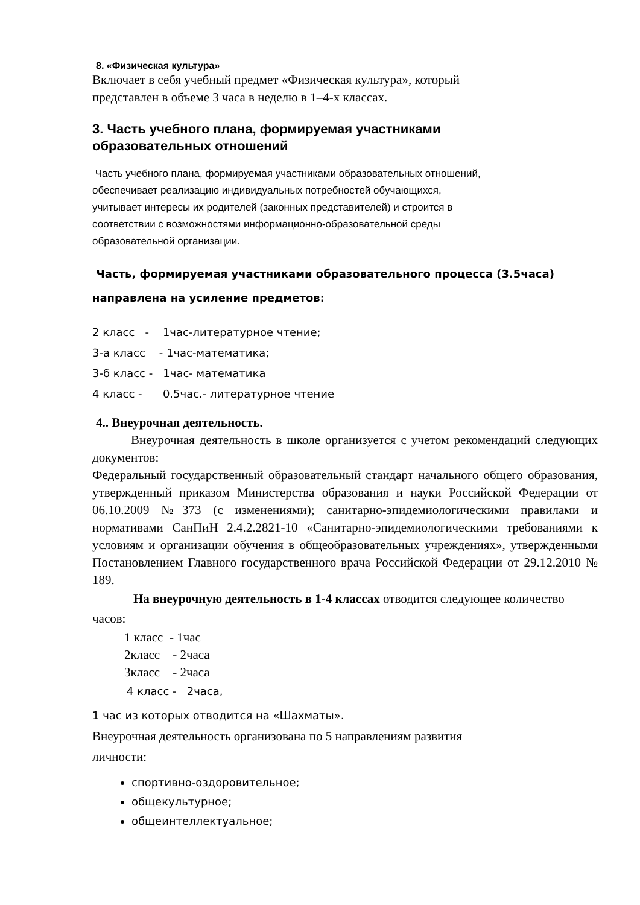8. «Физическая культура»
Включает в себя учебный предмет «Физическая культура», который
представлен в объеме 3 часа в неделю в 1–4-х классах.
3. Часть учебного плана, формируемая участниками
образовательных отношений
Часть учебного плана, формируемая участниками образовательных отношений,
обеспечивает реализацию индивидуальных потребностей обучающихся,
учитывает интересы их родителей (законных представителей) и строится в
соответствии с возможностями информационно-образовательной среды
образовательной организации.
Часть, формируемая участниками образовательного процесса (3.5часа)
направлена на усиление предметов:
2 класс - 1час-литературное чтение;
3-а класс - 1час-математика;
3-б класс - 1час- математика
4 класс - 0.5час.- литературное чтение
4.. Внеурочная деятельность.
Внеурочная деятельность в школе организуется с учетом рекомендаций следующих документов:
Федеральный государственный образовательный стандарт начального общего образования, утвержденный приказом Министерства образования и науки Российской Федерации от 06.10.2009 №373 (с изменениями); санитарно-эпидемиологическими правилами и нормативами СанПиН 2.4.2.2821-10 «Санитарно-эпидемиологическими требованиями к условиям и организации обучения в общеобразовательных учреждениях», утвержденными Постановлением Главного государственного врача Российской Федерации от 29.12.2010 № 189.
На внеурочную деятельность в 1-4 классах отводится следующее количество часов:
1 класс - 1час
2класс - 2часа
3класс - 2часа
4 класс - 2часа,
1 час из которых отводится на «Шахматы».
Внеурочная деятельность организована по 5 направлениям развития
личности:
спортивно-оздоровительное;
общекультурное;
общеинтеллектуальное;